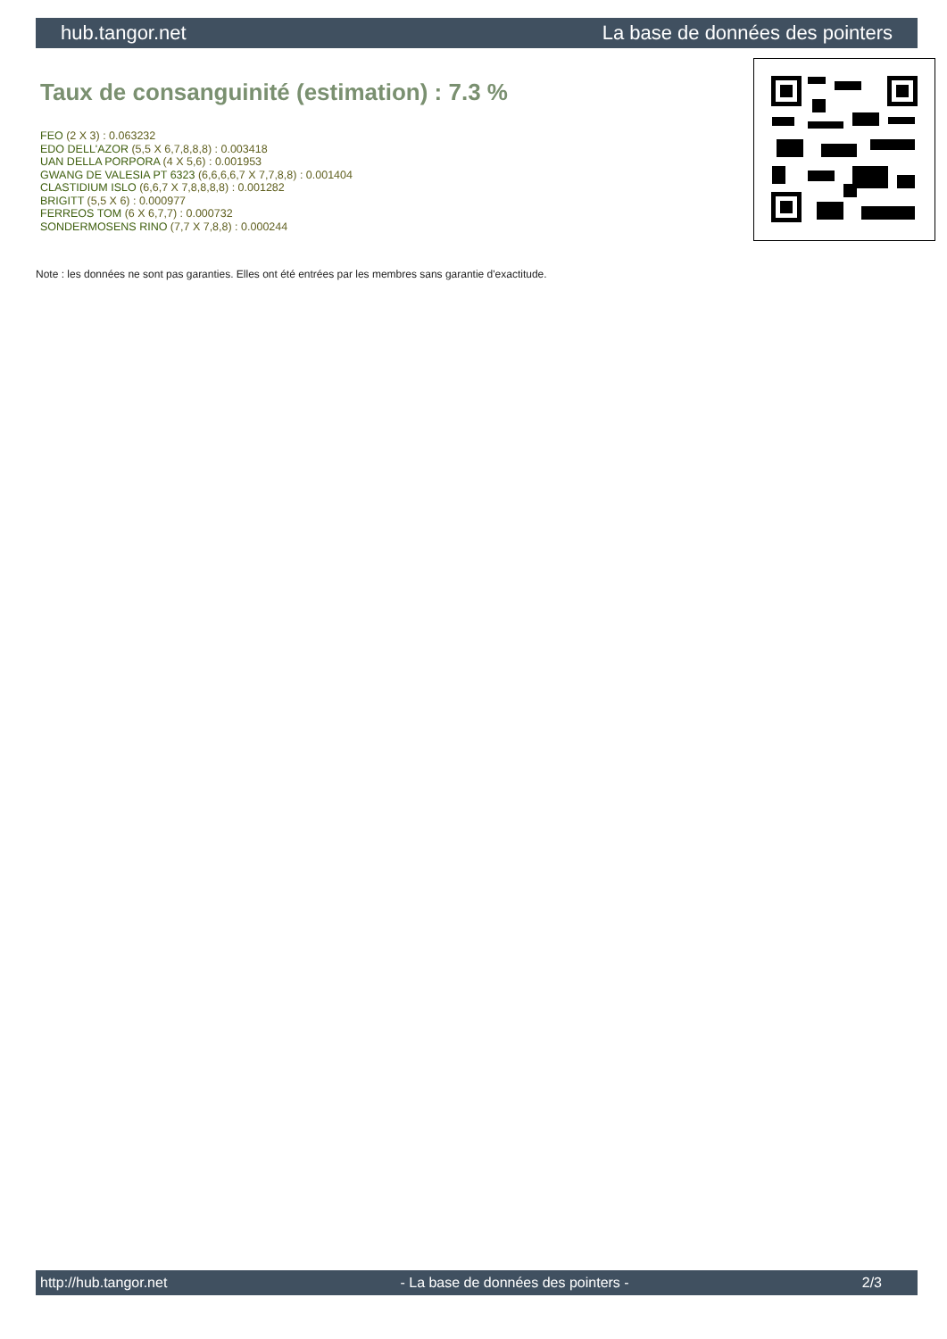hub.tangor.net La base de données des pointers
Taux de consanguinité (estimation) : 7.3 %
FEO (2 X 3) : 0.063232
EDO DELL'AZOR (5,5 X 6,7,8,8,8) : 0.003418
UAN DELLA PORPORA (4 X 5,6) : 0.001953
GWANG DE VALESIA PT 6323 (6,6,6,6,7 X 7,7,8,8) : 0.001404
CLASTIDIUM ISLO (6,6,7 X 7,8,8,8,8) : 0.001282
BRIGITT (5,5 X 6) : 0.000977
FERREOS TOM (6 X 6,7,7) : 0.000732
SONDERMOSENS RINO (7,7 X 7,8,8) : 0.000244
Note : les données ne sont pas garanties. Elles ont été entrées par les membres sans garantie d'exactitude.
http://hub.tangor.net - La base de données des pointers - 2/3